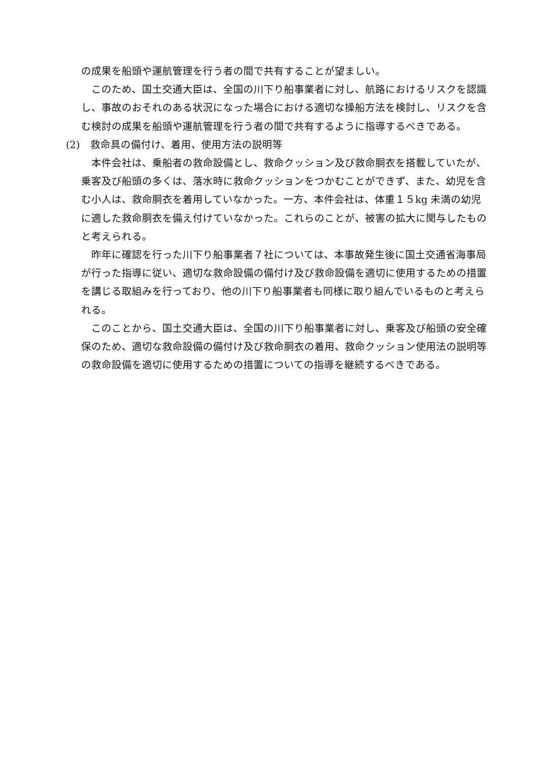の成果を船頭や運航管理を行う者の間で共有することが望ましい。
このため、国土交通大臣は、全国の川下り船事業者に対し、航路におけるリスクを認識し、事故のおそれのある状況になった場合における適切な操船方法を検討し、リスクを含む検討の成果を船頭や運航管理を行う者の間で共有するように指導するべきである。
(2)　救命具の備付け、着用、使用方法の説明等
本件会社は、乗船者の救命設備とし、救命クッション及び救命胴衣を搭載していたが、乗客及び船頭の多くは、落水時に救命クッションをつかむことができず、また、幼児を含む小人は、救命胴衣を着用していなかった。一方、本件会社は、体重１５kg 未満の幼児に適した救命胴衣を備え付けていなかった。これらのことが、被害の拡大に関与したものと考えられる。
昨年に確認を行った川下り船事業者７社については、本事故発生後に国土交通省海事局が行った指導に従い、適切な救命設備の備付け及び救命設備を適切に使用するための措置を講じる取組みを行っており、他の川下り船事業者も同様に取り組んでいるものと考えられる。
このことから、国土交通大臣は、全国の川下り船事業者に対し、乗客及び船頭の安全確保のため、適切な救命設備の備付け及び救命胴衣の着用、救命クッション使用法の説明等の救命設備を適切に使用するための措置についての指導を継続するべきである。